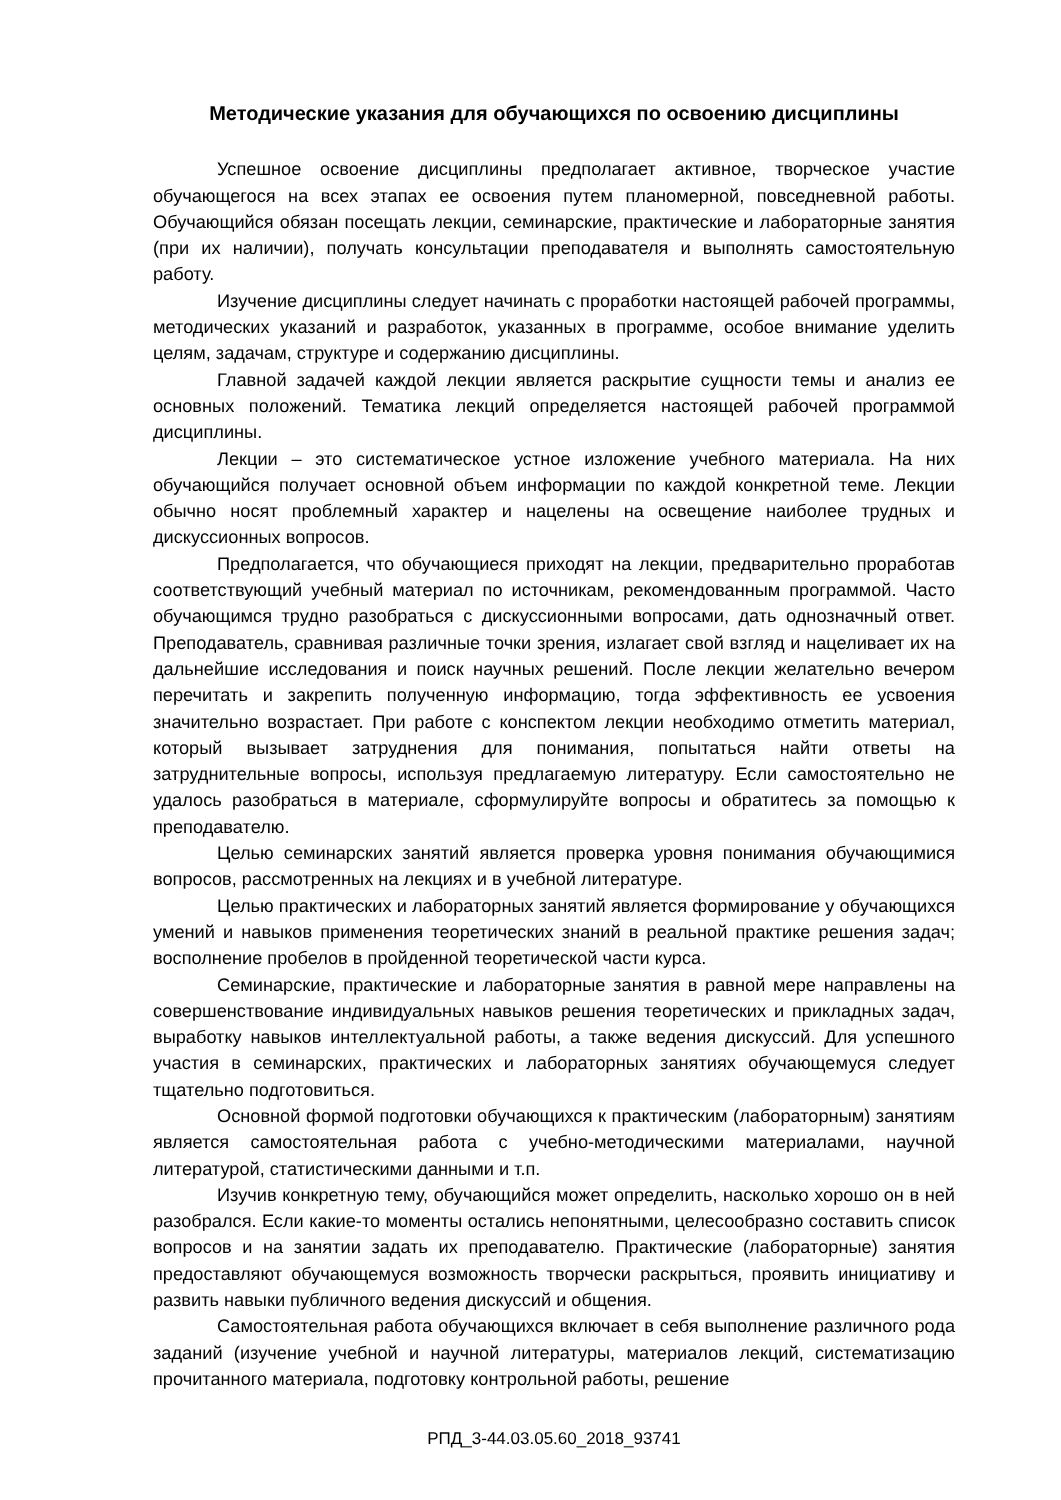Методические указания для обучающихся по освоению дисциплины
Успешное освоение дисциплины предполагает активное, творческое участие обучающегося на всех этапах ее освоения путем планомерной, повседневной работы. Обучающийся обязан посещать лекции, семинарские, практические и лабораторные занятия (при их наличии), получать консультации преподавателя и выполнять самостоятельную работу.
Изучение дисциплины следует начинать с проработки настоящей рабочей программы, методических указаний и разработок, указанных в программе, особое внимание уделить целям, задачам, структуре и содержанию дисциплины.
Главной задачей каждой лекции является раскрытие сущности темы и анализ ее основных положений. Тематика лекций определяется настоящей рабочей программой дисциплины.
Лекции – это систематическое устное изложение учебного материала. На них обучающийся получает основной объем информации по каждой конкретной теме. Лекции обычно носят проблемный характер и нацелены на освещение наиболее трудных и дискуссионных вопросов.
Предполагается, что обучающиеся приходят на лекции, предварительно проработав соответствующий учебный материал по источникам, рекомендованным программой. Часто обучающимся трудно разобраться с дискуссионными вопросами, дать однозначный ответ. Преподаватель, сравнивая различные точки зрения, излагает свой взгляд и нацеливает их на дальнейшие исследования и поиск научных решений. После лекции желательно вечером перечитать и закрепить полученную информацию, тогда эффективность ее усвоения значительно возрастает. При работе с конспектом лекции необходимо отметить материал, который вызывает затруднения для понимания, попытаться найти ответы на затруднительные вопросы, используя предлагаемую литературу. Если самостоятельно не удалось разобраться в материале, сформулируйте вопросы и обратитесь за помощью к преподавателю.
Целью семинарских занятий является проверка уровня понимания обучающимися вопросов, рассмотренных на лекциях и в учебной литературе.
Целью практических и лабораторных занятий является формирование у обучающихся умений и навыков применения теоретических знаний в реальной практике решения задач; восполнение пробелов в пройденной теоретической части курса.
Семинарские, практические и лабораторные занятия в равной мере направлены на совершенствование индивидуальных навыков решения теоретических и прикладных задач, выработку навыков интеллектуальной работы, а также ведения дискуссий. Для успешного участия в семинарских, практических и лабораторных занятиях обучающемуся следует тщательно подготовиться.
Основной формой подготовки обучающихся к практическим (лабораторным) занятиям является самостоятельная работа с учебно-методическими материалами, научной литературой, статистическими данными и т.п.
Изучив конкретную тему, обучающийся может определить, насколько хорошо он в ней разобрался. Если какие-то моменты остались непонятными, целесообразно составить список вопросов и на занятии задать их преподавателю. Практические (лабораторные) занятия предоставляют обучающемуся возможность творчески раскрыться, проявить инициативу и развить навыки публичного ведения дискуссий и общения.
Самостоятельная работа обучающихся включает в себя выполнение различного рода заданий (изучение учебной и научной литературы, материалов лекций, систематизацию прочитанного материала, подготовку контрольной работы, решение
РПД_3-44.03.05.60_2018_93741